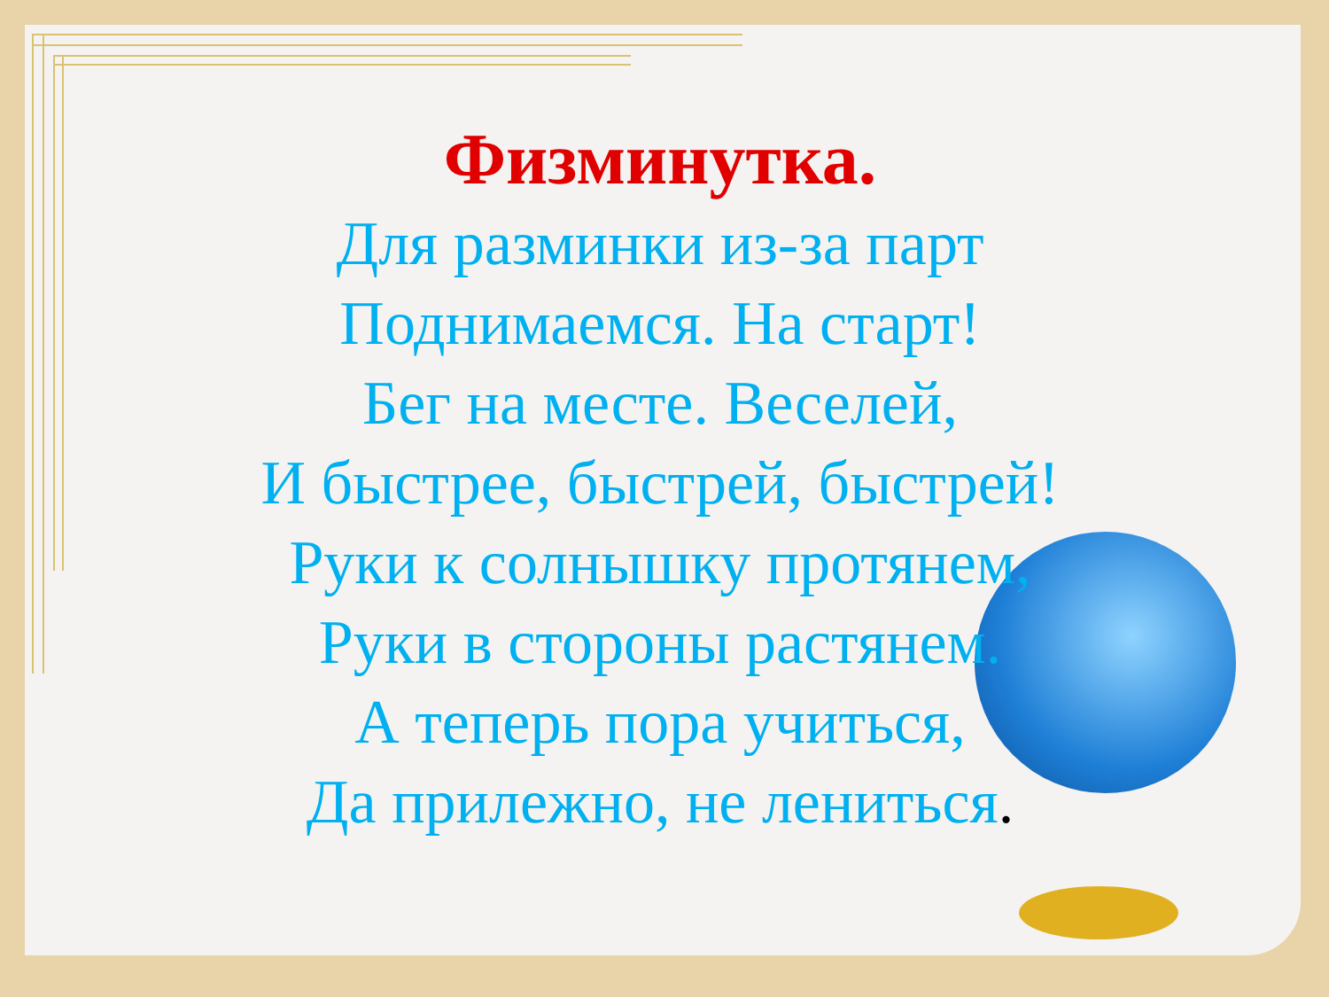Физминутка.
Для разминки из-за парт
Поднимаемся. На старт!
Бег на месте. Веселей,
И быстрее, быстрей, быстрей!
Руки к солнышку протянем,
Руки в стороны растянем.
А теперь пора учиться,
Да прилежно, не лениться.